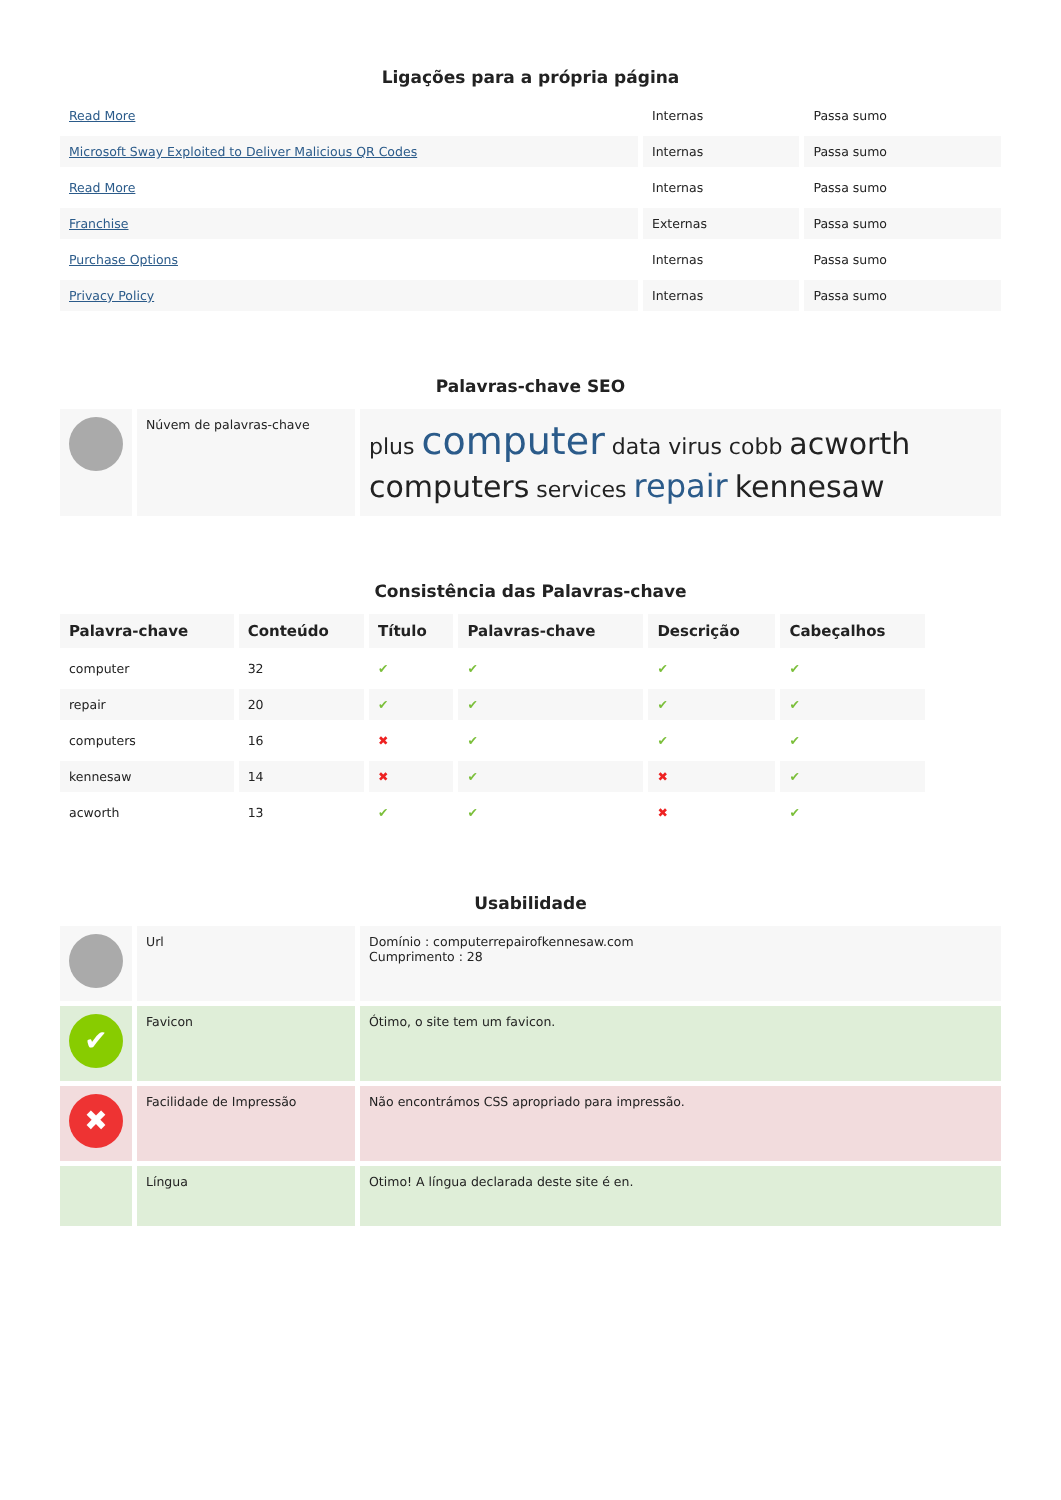Ligações para a própria página
| Read More | Internas | Passa sumo |
| Microsoft Sway Exploited to Deliver Malicious QR Codes | Internas | Passa sumo |
| Read More | Internas | Passa sumo |
| Franchise | Externas | Passa sumo |
| Purchase Options | Internas | Passa sumo |
| Privacy Policy | Internas | Passa sumo |
Palavras-chave SEO
| | Núvem de palavras-chave | plus computer data virus cobb acworth computers services repair kennesaw |
Consistência das Palavras-chave
| Palavra-chave | Conteúdo | Título | Palavras-chave | Descrição | Cabeçalhos |
| --- | --- | --- | --- | --- | --- |
| computer | 32 | ✔ | ✔ | ✔ | ✔ |
| repair | 20 | ✔ | ✔ | ✔ | ✔ |
| computers | 16 | ✖ | ✔ | ✔ | ✔ |
| kennesaw | 14 | ✖ | ✔ | ✖ | ✔ |
| acworth | 13 | ✔ | ✔ | ✖ | ✔ |
Usabilidade
| | Url | Domínio : computerrepairofkennesaw.com Cumprimento : 28 |
| ✔ | Favicon | Ótimo, o site tem um favicon. |
| ✖ | Facilidade de Impressão | Não encontrámos CSS apropriado para impressão. |
| | Língua | Otimo! A língua declarada deste site é en. |